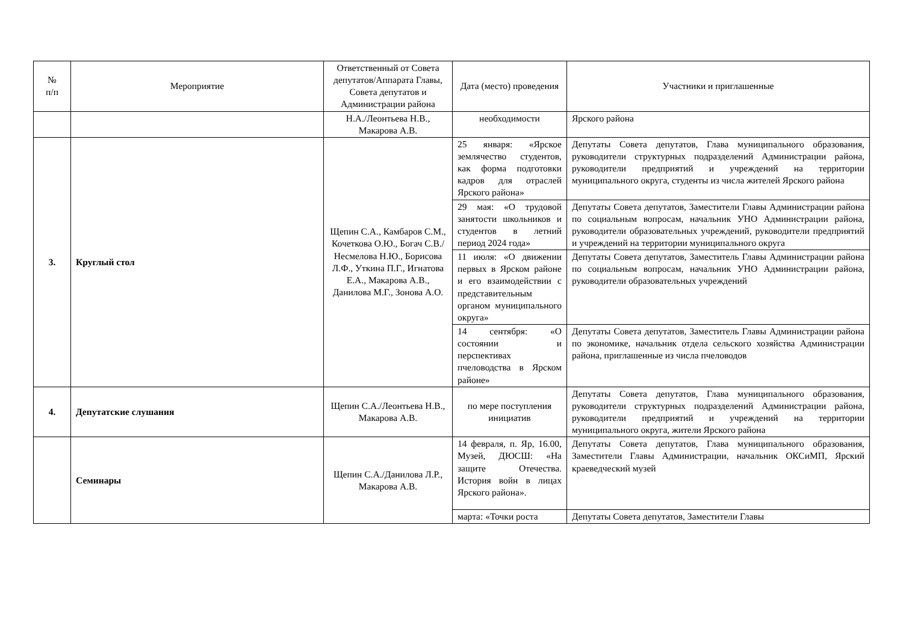| № п/п | Мероприятие | Ответственный от Совета депутатов/Аппарата Главы, Совета депутатов и Администрации района | Дата (место) проведения | Участники и приглашенные |
| --- | --- | --- | --- | --- |
| | | Н.А./Леонтьева Н.В., Макарова А.В. | необходимости | Ярского района |
| 3. | Круглый стол | Щепин С.А., Камбаров С.М., Кочеткова О.Ю., Богач С.В./Несмелова Н.Ю., Борисова Л.Ф., Уткина П.Г., Игнатова Е.А., Макарова А.В., Данилова М.Г., Зонова А.О. | 25 января: «Ярское землячество студентов, как форма подготовки кадров для отраслей Ярского района» | Депутаты Совета депутатов, Глава муниципального образования, руководители структурных подразделений Администрации района, руководители предприятий и учреждений на территории муниципального округа, студенты из числа жителей Ярского района |
| | | | 29 мая: «О трудовой занятости школьников и студентов в летний период 2024 года» | Депутаты Совета депутатов, Заместители Главы Администрации района по социальным вопросам, начальник УНО Администрации района, руководители образовательных учреждений, руководители предприятий и учреждений на территории муниципального округа |
| | | | 11 июля: «О движении первых в Ярском районе и его взаимодействии с представительным органом муниципального округа» | Депутаты Совета депутатов, Заместитель Главы Администрации района по социальным вопросам, начальник УНО Администрации района, руководители образовательных учреждений |
| | | | 14 сентября: «О состоянии и перспективах пчеловодства в Ярском районе» | Депутаты Совета депутатов, Заместитель Главы Администрации района по экономике, начальник отдела сельского хозяйства Администрации района, приглашенные из числа пчеловодов |
| 4. | Депутатские слушания | Щепин С.А./Леонтьева Н.В., Макарова А.В. | по мере поступления инициатив | Депутаты Совета депутатов, Глава муниципального образования, руководители структурных подразделений Администрации района, руководители предприятий и учреждений на территории муниципального округа, жители Ярского района |
| | Семинары | Щепин С.А./Данилова Л.Р., Макарова А.В. | 14 февраля, п. Яр, 16.00, Музей, ДЮСШ: «На защите Отечества. История войн в лицах Ярского района». | Депутаты Совета депутатов, Глава муниципального образования, Заместители Главы Администрации, начальник ОКСиМП, Ярский краеведческий музей |
| | | | марта: «Точки роста | Депутаты Совета депутатов, Заместители Главы |